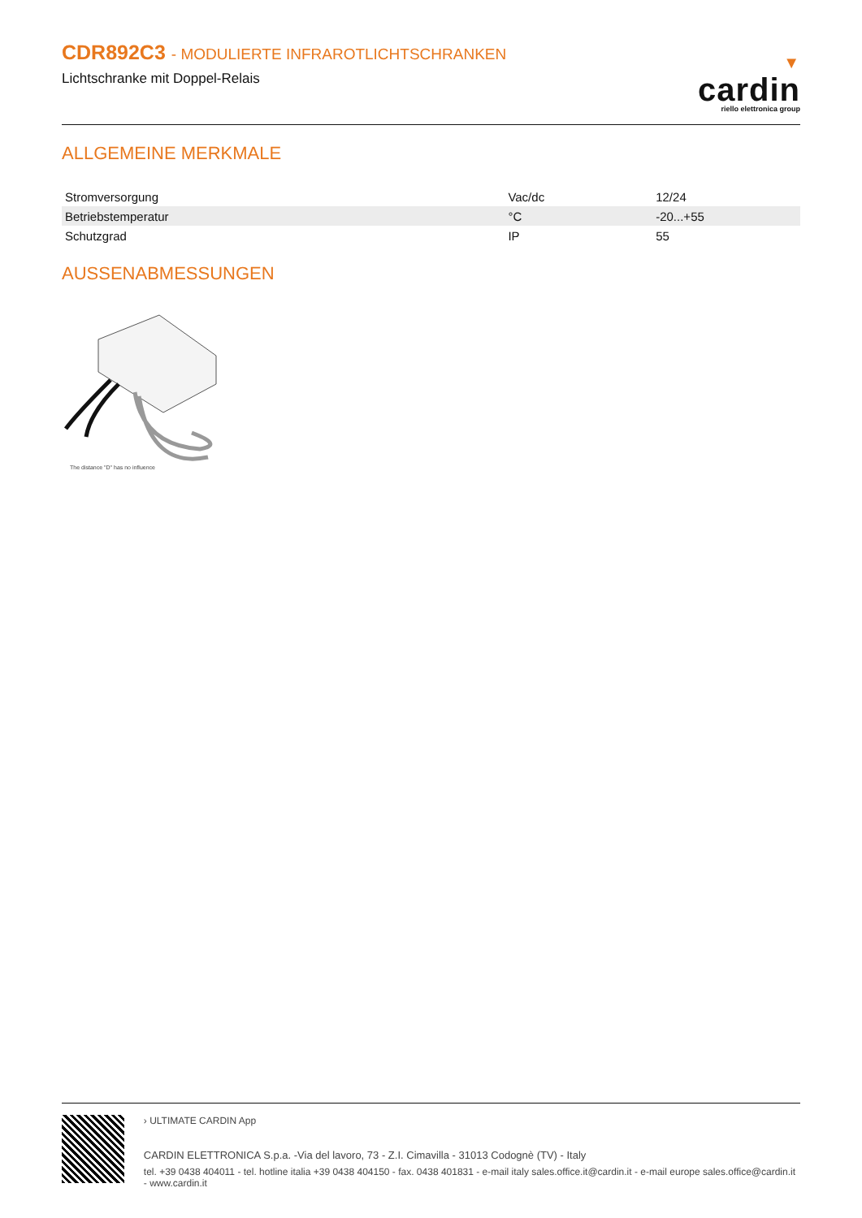CDR892C3 - MODULIERTE INFRAROTLICHTSCHRANKEN
Lichtschranke mit Doppel-Relais
▼
cardin
riello elettronica group
ALLGEMEINE MERKMALE
| Stromversorgung | Vac/dc | 12/24 |
| Betriebstemperatur | °C | -20...+55 |
| Schutzgrad | IP | 55 |
AUSSENABMESSUNGEN
The distance "D" has no influence
› ULTIMATE CARDIN App
CARDIN ELETTRONICA S.p.a. -Via del lavoro, 73 - Z.I. Cimavilla - 31013 Codognè (TV) - Italy
tel. +39 0438 404011 - tel. hotline italia +39 0438 404150 - fax. 0438 401831 - e-mail italy sales.office.it@cardin.it - e-mail europe sales.office@cardin.it - www.cardin.it